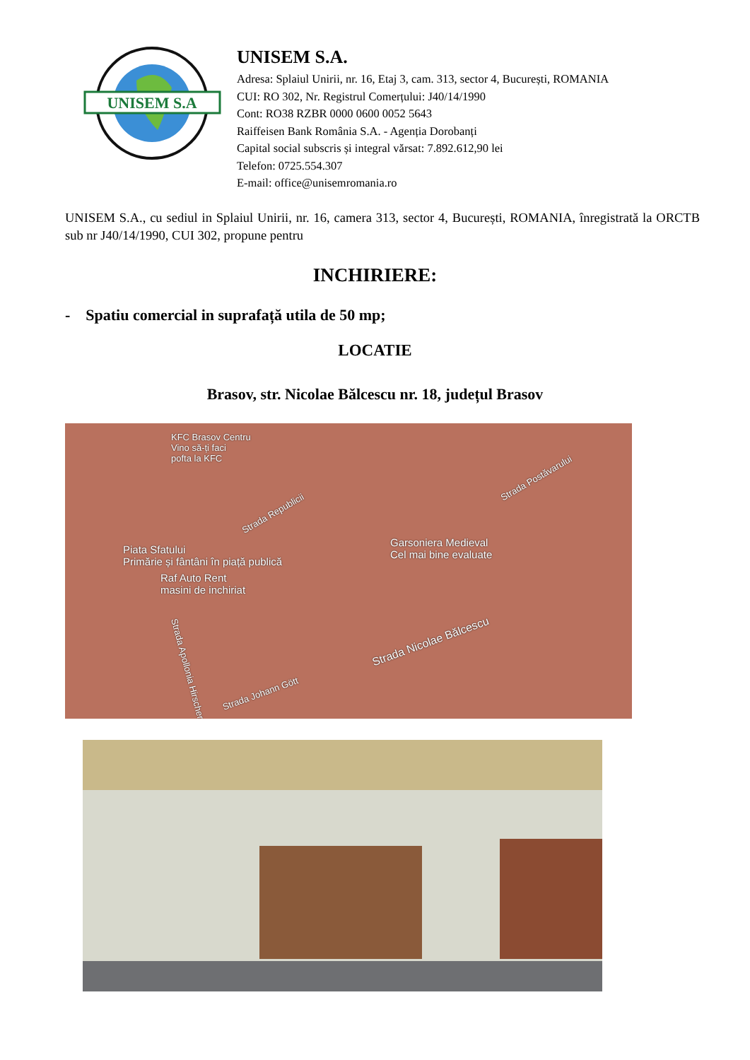UNISEM S.A
UNISEM S.A.
Adresa: Splaiul Unirii, nr. 16, Etaj 3, cam. 313, sector 4, București, ROMANIA
CUI: RO 302, Nr. Registrul Comerțului: J40/14/1990
Cont: RO38 RZBR 0000 0600 0052 5643
Raiffeisen Bank România S.A. - Agenția Dorobanți
Capital social subscris și integral vărsat: 7.892.612,90 lei
Telefon: 0725.554.307
E-mail: office@unisemromania.ro
UNISEM S.A., cu sediul in Splaiul Unirii, nr. 16, camera 313, sector 4, București, ROMANIA, înregistrată la ORCTB sub nr J40/14/1990, CUI 302, propune pentru
INCHIRIERE:
- Spatiu comercial in suprafață utila de 50 mp;
LOCATIE
Brasov, str. Nicolae Bălcescu nr. 18, județul Brasov
KFC Brasov Centru
Vino să-ți faci
pofta la KFC
Strada Republicii
Strada Postăvarului
Piata Sfatului
Primărie și fântâni în piață publică
Garsoniera Medieval
Cel mai bine evaluate
Raf Auto Rent
masini de inchiriat
Strada Nicolae Bălcescu
Strada Johann Gött
Strada Apollonia Hirscher